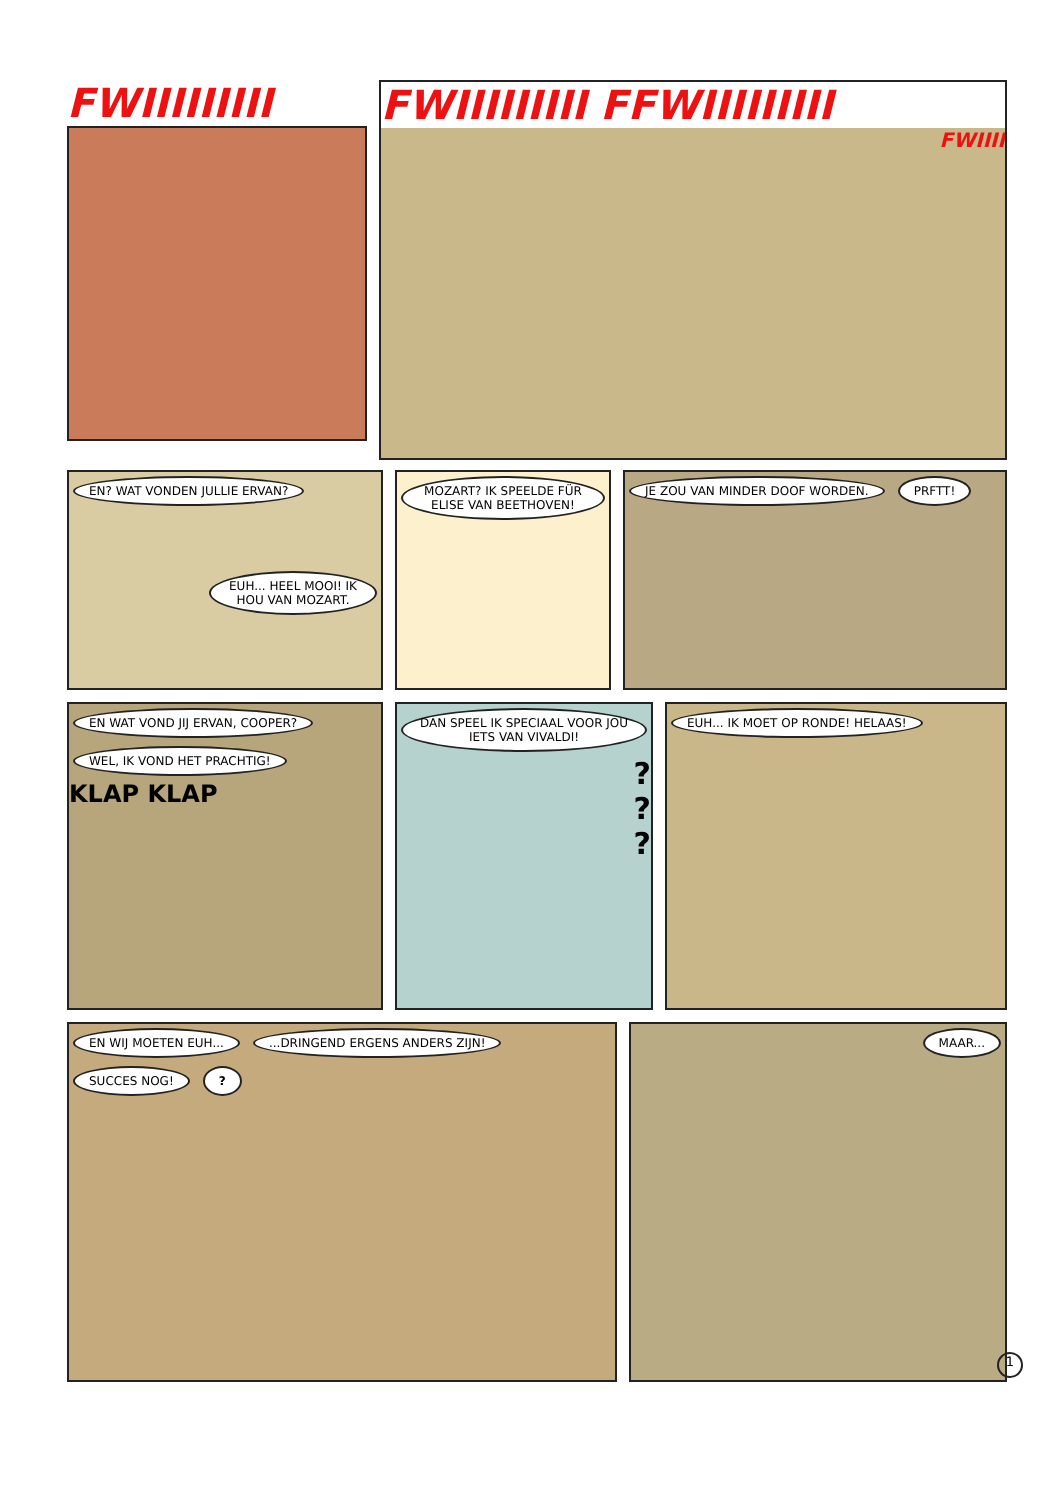FWIIIIIIIII FWIIIIIIIII FFWIIIIIIIII
FWIIII
EN? WAT VONDEN JULLIE ERVAN?
EUH... HEEL MOOI! IK HOU VAN MOZART.
MOZART? IK SPEELDE FÜR ELISE VAN BEETHOVEN!
JE ZOU VAN MINDER DOOF WORDEN. PRFTT!
EN WAT VOND JIJ ERVAN, COOPER?
WEL, IK VOND HET PRACHTIG!
KLAP KLAP
DAN SPEEL IK SPECIAAL VOOR JOU IETS VAN VIVALDI!
?
?
?
EUH... IK MOET OP RONDE! HELAAS!
EN WIJ MOETEN EUH... ...DRINGEND ERGENS ANDERS ZIJN! SUCCES NOG! ?
MAAR...
1